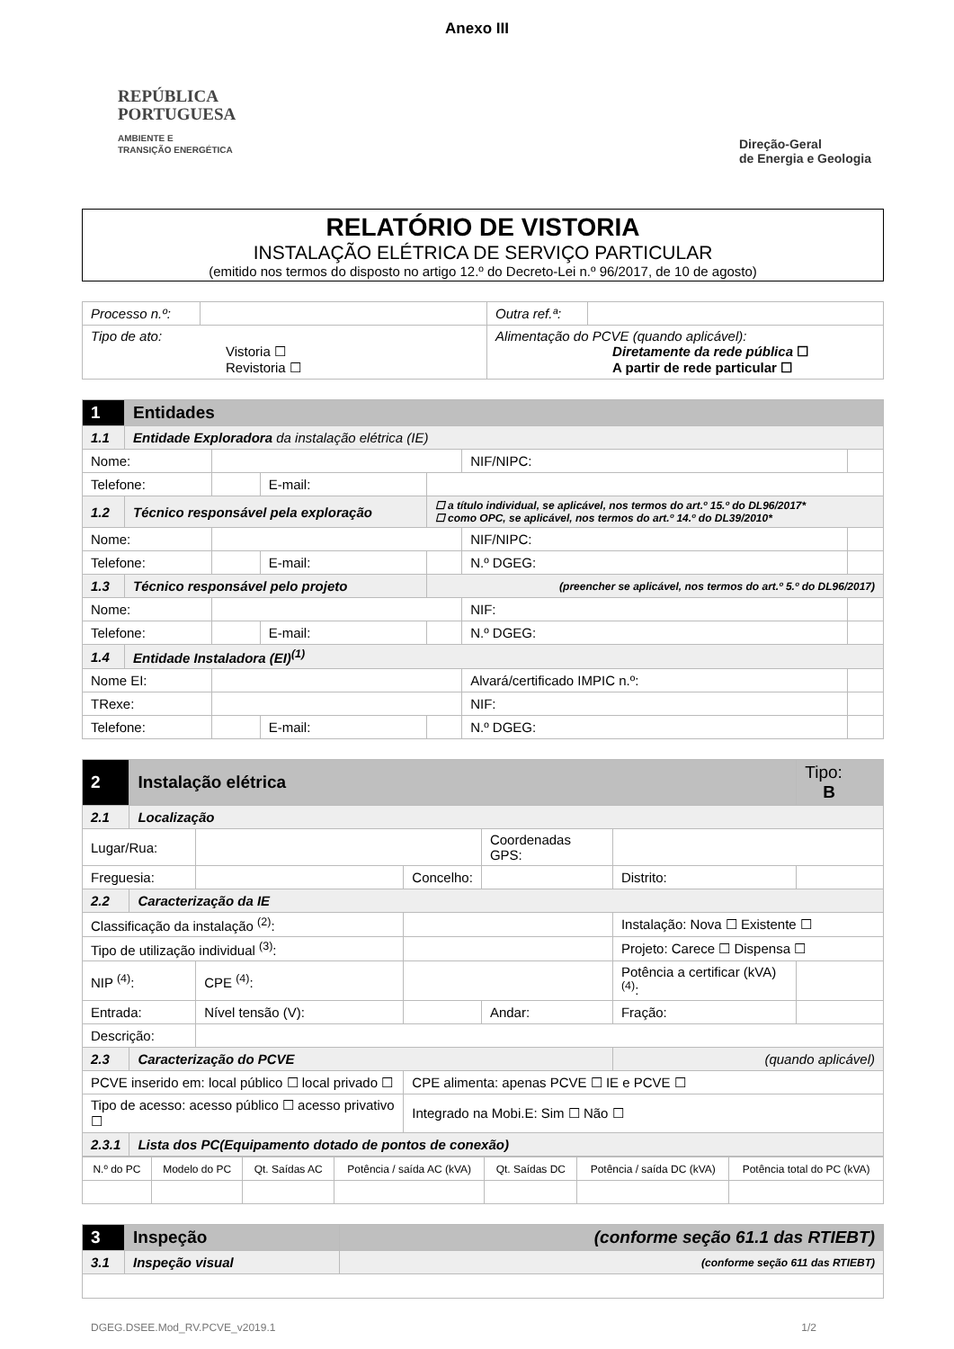Anexo III
REPÚBLICA
PORTUGUESA
AMBIENTE E
TRANSIÇÃO ENERGÉTICA
Direção-Geral
de Energia e Geologia
RELATÓRIO DE VISTORIA
INSTALAÇÃO ELÉTRICA DE SERVIÇO PARTICULAR
(emitido nos termos do disposto no artigo 12.º do Decreto-Lei n.º 96/2017, de 10 de agosto)
| Processo n.º: | | Outra ref.ª: | |
| Tipo de ato: Vistoria ☐ Revistoria ☐ | | Alimentação do PCVE (quando aplicável): Diretamente da rede pública ☐ A partir de rede particular ☐ | |
| 1 | Entidades | | | | | |
| 1.1 | Entidade Exploradora da instalação elétrica (IE) | | | | | |
| Nome: | | | | | NIF/NIPC: | |
| Telefone: | | | E-mail: | | | |
| 1.2 | Técnico responsável pela exploração | | | ☐ a título individual, se aplicável, nos termos do art.º 15.º do DL96/2017* ☐ como OPC, se aplicável, nos termos do art.º 14.º do DL39/2010* | | |
| Nome: | | | | | NIF/NIPC: | |
| Telefone: | | | E-mail: | | N.º DGEG: | |
| 1.3 | Técnico responsável pelo projeto | | | (preencher se aplicável, nos termos do art.º 5.º do DL96/2017) | | |
| Nome: | | | | | NIF: | |
| Telefone: | | | E-mail: | | N.º DGEG: | |
| 1.4 | Entidade Instaladora (EI)<sup>(1)</sup> | | | | | |
| Nome EI: | | | | | Alvará/certificado IMPIC n.º: | |
| TRexe: | | | | | NIF: | |
| Telefone: | | | E-mail: | | N.º DGEG: | |
| 2 | Instalação elétrica | | | | | Tipo: B |
| 2.1 | Localização | | | | | |
| Lugar/Rua: | | | | Coordenadas GPS: | | |
| Freguesia: | | | Concelho: | | Distrito: | |
| 2.2 | Caracterização da IE | | | | | |
| Classificação da instalação <sup>(2)</sup>: | | | | | Instalação: Nova ☐ Existente ☐ | |
| Tipo de utilização individual <sup>(3)</sup>: | | | | | Projeto: Carece ☐ Dispensa ☐ | |
| NIP <sup>(4)</sup>: | | CPE <sup>(4)</sup>: | | | Potência a certificar (kVA) <sup>(4)</sup>: | |
| Entrada: | | Nível tensão (V): | | Andar: | Fração: | |
| Descrição: | | | | | | |
| 2.3 | Caracterização do PCVE | | | | (quando aplicável) | |
| PCVE inserido em: local público ☐ local privado ☐ | | | CPE alimenta: apenas PCVE ☐ IE e PCVE ☐ | | | |
| Tipo de acesso: acesso público ☐ acesso privativo ☐ | | | Integrado na Mobi.E: Sim ☐ Não ☐ | | | |
| 2.3.1 | Lista dos PC(Equipamento dotado de pontos de conexão) | | | | | |
| N.º do PC | Modelo do PC | Qt. Saídas AC | Potência / saída AC (kVA) | Qt. Saídas DC | Potência / saída DC (kVA) | Potência total do PC (kVA) |
| --- | --- | --- | --- | --- | --- | --- |
| 3 | Inspeção | (conforme seção 61.1 das RTIEBT) |
| 3.1 | Inspeção visual | (conforme seção 611 das RTIEBT) |
DGEG.DSEE.Mod_RV.PCVE_v2019.1 1/2